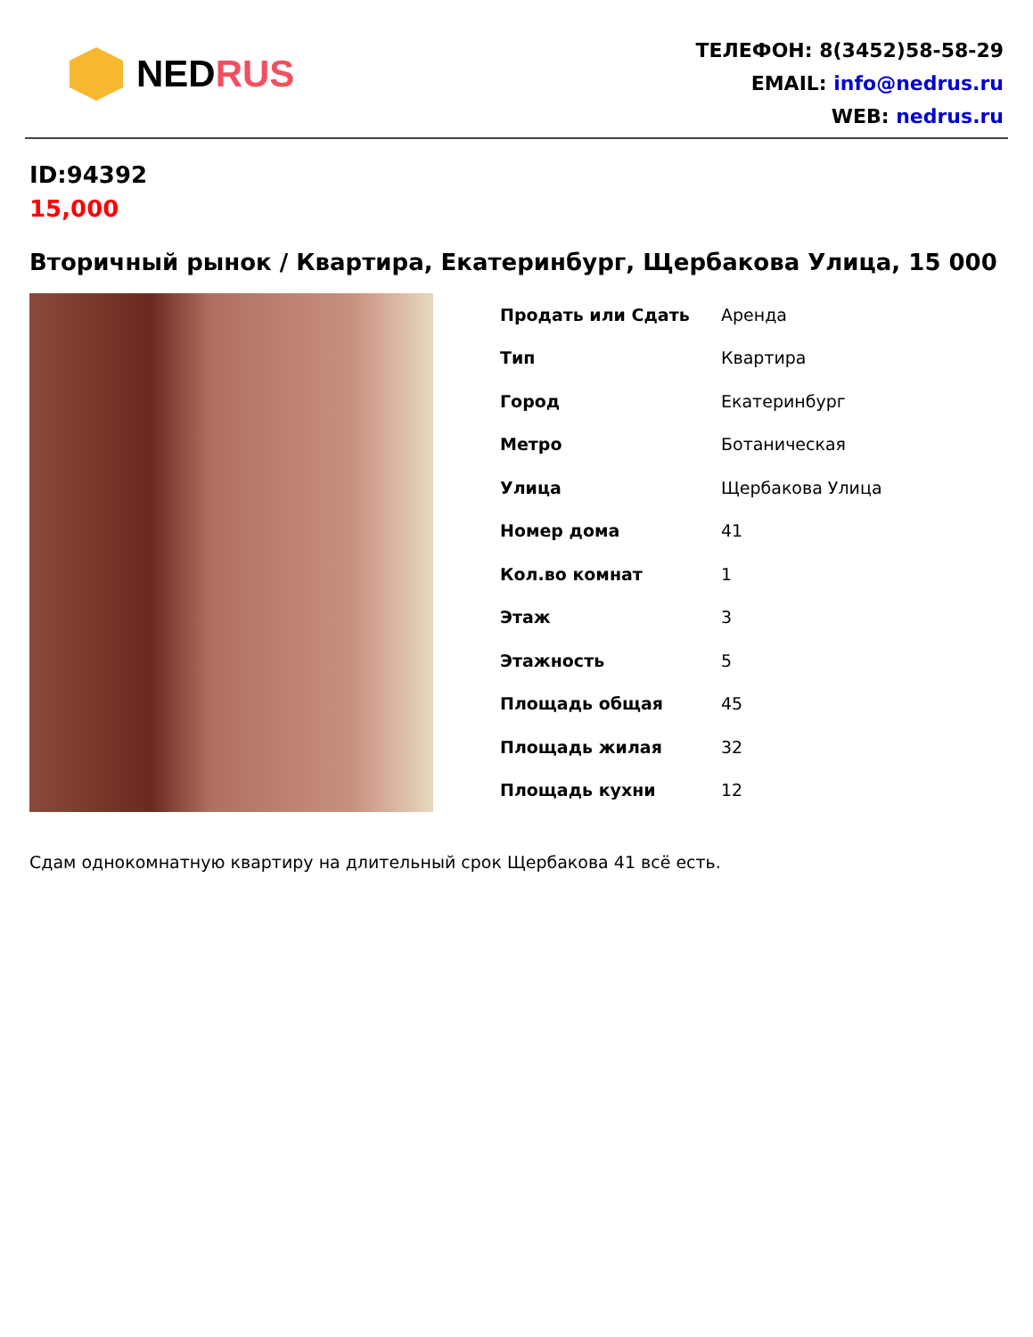NED RUS
ТЕЛЕФОН: 8(3452)58-58-29
EMAIL: info@nedrus.ru
WEB: nedrus.ru
ID:94392
15,000
Вторичный рынок / Квартира, Екатеринбург, Щербакова Улица, 15 000
| Продать или Сдать | Аренда |
| Тип | Квартира |
| Город | Екатеринбург |
| Метро | Ботаническая |
| Улица | Щербакова Улица |
| Номер дома | 41 |
| Кол.во комнат | 1 |
| Этаж | 3 |
| Этажность | 5 |
| Площадь общая | 45 |
| Площадь жилая | 32 |
| Площадь кухни | 12 |
Сдам однокомнатную квартиру на длительный срок Щербакова 41 всё есть.